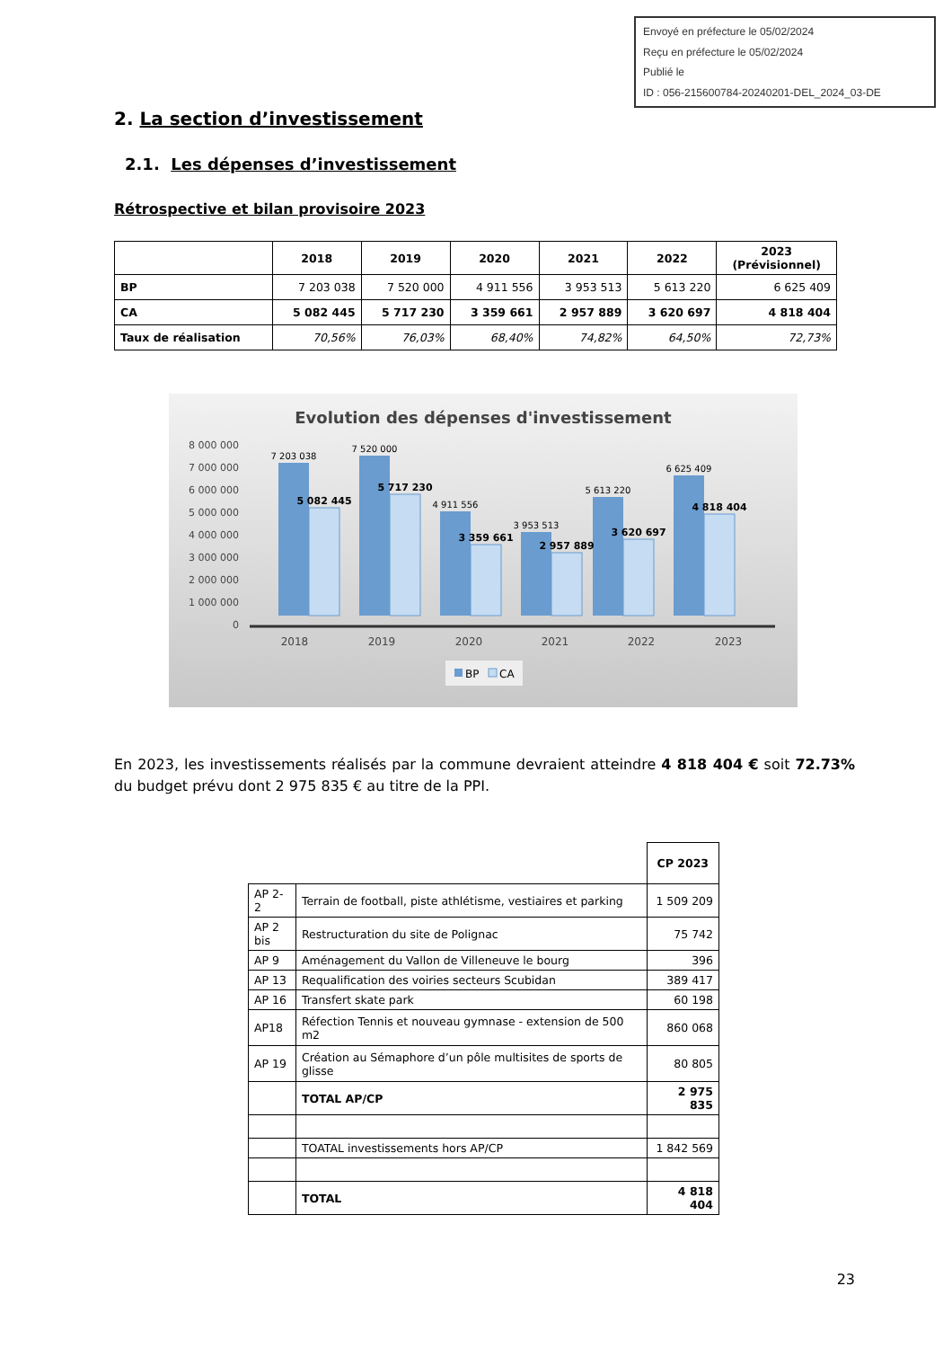Envoyé en préfecture le 05/02/2024
Reçu en préfecture le 05/02/2024
Publié le
ID : 056-215600784-20240201-DEL_2024_03-DE
2. La section d’investissement
2.1. Les dépenses d’investissement
Rétrospective et bilan provisoire 2023
| | 2018 | 2019 | 2020 | 2021 | 2022 | 2023 (Prévisionnel) |
| --- | --- | --- | --- | --- | --- | --- |
| BP | 7 203 038 | 7 520 000 | 4 911 556 | 3 953 513 | 5 613 220 | 6 625 409 |
| CA | 5 082 445 | 5 717 230 | 3 359 661 | 2 957 889 | 3 620 697 | 4 818 404 |
| Taux de réalisation | 70,56% | 76,03% | 68,40% | 74,82% | 64,50% | 72,73% |
Evolution des dépenses d'investissement
8 000 000
7 000 000
6 000 000
5 000 000
4 000 000
3 000 000
2 000 000
1 000 000
0
7 203 038
7 520 000
4 911 556
3 953 513
5 613 220
6 625 409
5 082 445
5 717 230
3 359 661
2 957 889
3 620 697
4 818 404
2018
2019
2020
2021
2022
2023
BP
CA
En 2023, les investissements réalisés par la commune devraient atteindre 4 818 404 € soit 72.73% du budget prévu dont 2 975 835 € au titre de la PPI.
| | | CP 2023 |
| AP 2-2 | Terrain de football, piste athlétisme, vestiaires et parking | 1 509 209 |
| AP 2 bis | Restructuration du site de Polignac | 75 742 |
| AP 9 | Aménagement du Vallon de Villeneuve le bourg | 396 |
| AP 13 | Requalification des voiries secteurs Scubidan | 389 417 |
| AP 16 | Transfert skate park | 60 198 |
| AP18 | Réfection Tennis et nouveau gymnase - extension de 500 m2 | 860 068 |
| AP 19 | Création au Sémaphore d’un pôle multisites de sports de glisse | 80 805 |
| | TOTAL AP/CP | 2 975 835 |
| | TOATAL investissements hors AP/CP | 1 842 569 |
| | TOTAL | 4 818 404 |
23